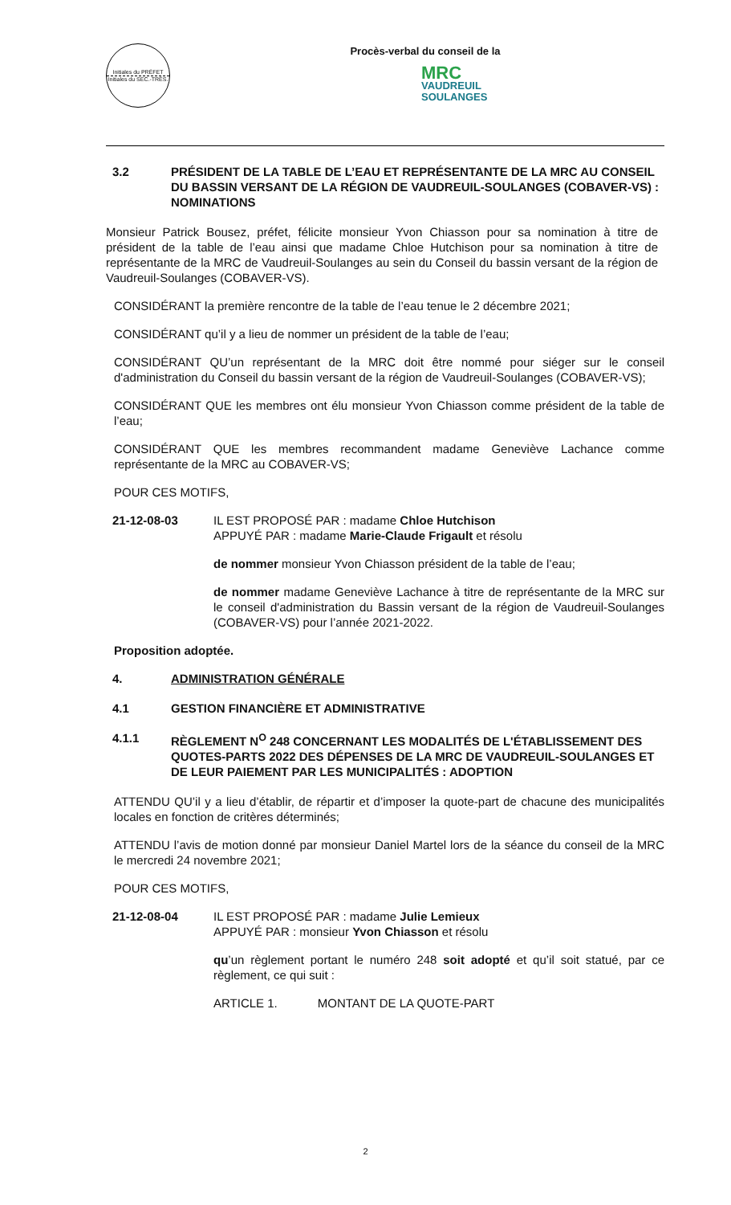Initiales du PRÉFET
Initiales du SEC.-TRÉS.
Procès-verbal du conseil de la
MRC
VAUDREUIL
SOULANGES
3.2 PRÉSIDENT DE LA TABLE DE L’EAU ET REPRÉSENTANTE DE LA MRC AU CONSEIL DU BASSIN VERSANT DE LA RÉGION DE VAUDREUIL-SOULANGES (COBAVER-VS) : NOMINATIONS
Monsieur Patrick Bousez, préfet, félicite monsieur Yvon Chiasson pour sa nomination à titre de président de la table de l’eau ainsi que madame Chloe Hutchison pour sa nomination à titre de représentante de la MRC de Vaudreuil-Soulanges au sein du Conseil du bassin versant de la région de Vaudreuil-Soulanges (COBAVER-VS).
CONSIDÉRANT la première rencontre de la table de l’eau tenue le 2 décembre 2021;
CONSIDÉRANT qu’il y a lieu de nommer un président de la table de l’eau;
CONSIDÉRANT QU’un représentant de la MRC doit être nommé pour siéger sur le conseil d'administration du Conseil du bassin versant de la région de Vaudreuil-Soulanges (COBAVER-VS);
CONSIDÉRANT QUE les membres ont élu monsieur Yvon Chiasson comme président de la table de l’eau;
CONSIDÉRANT QUE les membres recommandent madame Geneviève Lachance comme représentante de la MRC au COBAVER-VS;
POUR CES MOTIFS,
21-12-08-03 IL EST PROPOSÉ PAR : madame Chloe Hutchison
APPUYÉ PAR : madame Marie-Claude Frigault et résolu
de nommer monsieur Yvon Chiasson président de la table de l’eau;
de nommer madame Geneviève Lachance à titre de représentante de la MRC sur le conseil d'administration du Bassin versant de la région de Vaudreuil-Soulanges (COBAVER-VS) pour l’année 2021-2022.
Proposition adoptée.
4. ADMINISTRATION GÉNÉRALE
4.1 GESTION FINANCIÈRE ET ADMINISTRATIVE
4.1.1 RÈGLEMENT N<sup>O</sup> 248 CONCERNANT LES MODALITÉS DE L'ÉTABLISSEMENT DES QUOTES-PARTS 2022 DES DÉPENSES DE LA MRC DE VAUDREUIL-SOULANGES ET DE LEUR PAIEMENT PAR LES MUNICIPALITÉS : ADOPTION
ATTENDU QU’il y a lieu d’établir, de répartir et d’imposer la quote-part de chacune des municipalités locales en fonction de critères déterminés;
ATTENDU l’avis de motion donné par monsieur Daniel Martel lors de la séance du conseil de la MRC le mercredi 24 novembre 2021;
POUR CES MOTIFS,
21-12-08-04 IL EST PROPOSÉ PAR : madame Julie Lemieux
APPUYÉ PAR : monsieur Yvon Chiasson et résolu
qu’un règlement portant le numéro 248 soit adopté et qu’il soit statué, par ce règlement, ce qui suit :
ARTICLE 1. MONTANT DE LA QUOTE-PART
2